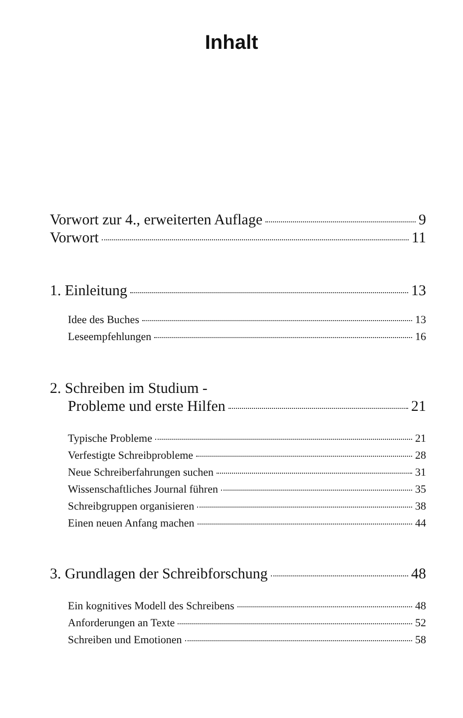Inhalt
Vorwort zur 4., erweiterten Auflage 9
Vorwort 11
1. Einleitung 13
Idee des Buches 13
Leseempfehlungen 16
2. Schreiben im Studium -
Probleme und erste Hilfen 21
Typische Probleme 21
Verfestigte Schreibprobleme 28
Neue Schreiberfahrungen suchen 31
Wissenschaftliches Journal führen 35
Schreibgruppen organisieren 38
Einen neuen Anfang machen 44
3. Grundlagen der Schreibforschung 48
Ein kognitives Modell des Schreibens 48
Anforderungen an Texte 52
Schreiben und Emotionen 58